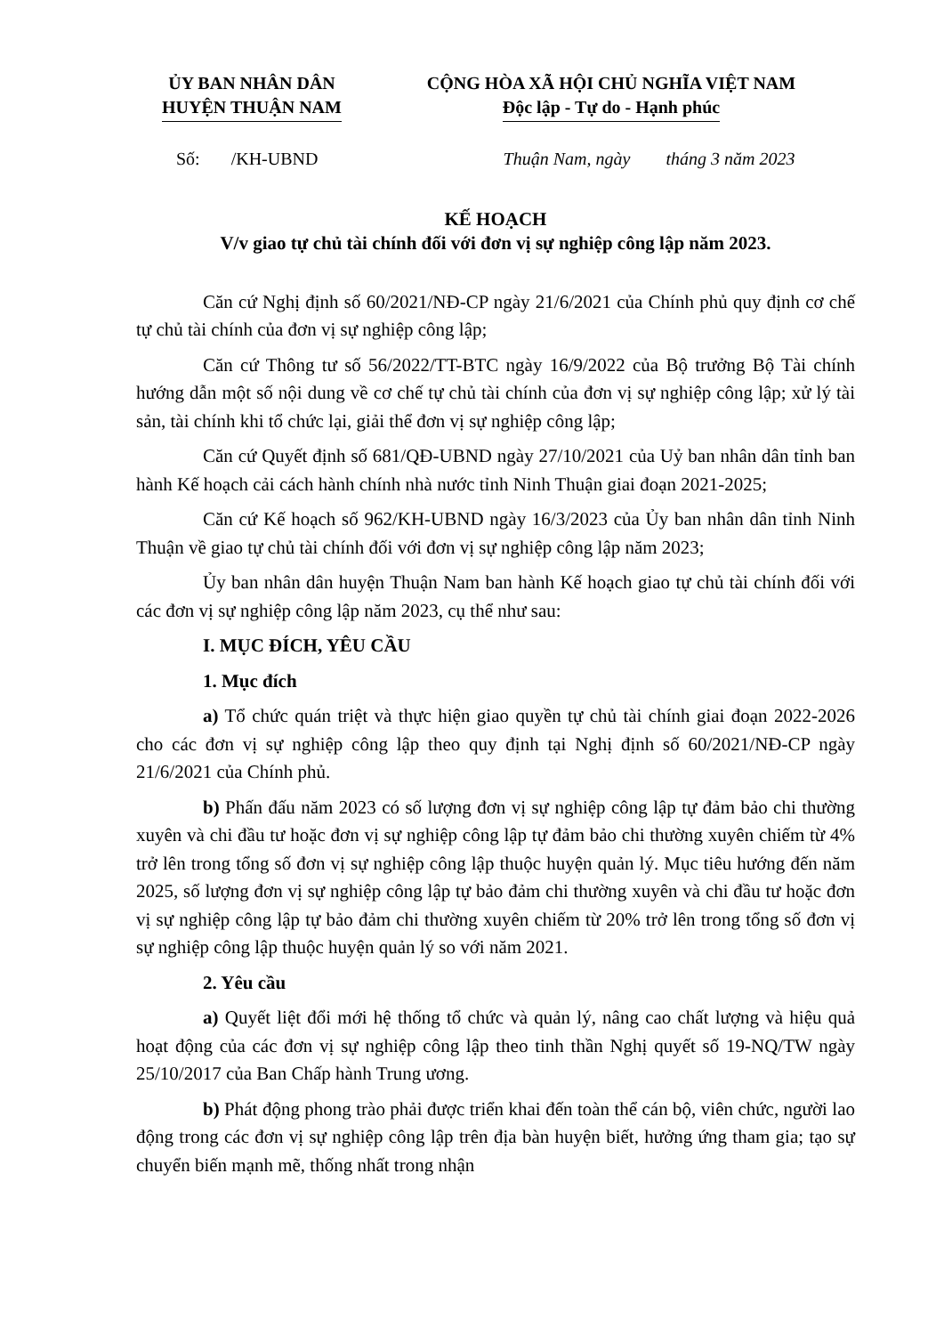ỦY BAN NHÂN DÂN
HUYỆN THUẬN NAM
CỘNG HÒA XÃ HỘI CHỦ NGHĨA VIỆT NAM
Độc lập - Tự do - Hạnh phúc
Số: /KH-UBND Thuận Nam, ngày tháng 3 năm 2023
KẾ HOẠCH
V/v giao tự chủ tài chính đối với đơn vị sự nghiệp công lập năm 2023.
Căn cứ Nghị định số 60/2021/NĐ-CP ngày 21/6/2021 của Chính phủ quy định cơ chế tự chủ tài chính của đơn vị sự nghiệp công lập;
Căn cứ Thông tư số 56/2022/TT-BTC ngày 16/9/2022 của Bộ trưởng Bộ Tài chính hướng dẫn một số nội dung về cơ chế tự chủ tài chính của đơn vị sự nghiệp công lập; xử lý tài sản, tài chính khi tổ chức lại, giải thể đơn vị sự nghiệp công lập;
Căn cứ Quyết định số 681/QĐ-UBND ngày 27/10/2021 của Uỷ ban nhân dân tỉnh ban hành Kế hoạch cải cách hành chính nhà nước tỉnh Ninh Thuận giai đoạn 2021-2025;
Căn cứ Kế hoạch số 962/KH-UBND ngày 16/3/2023 của Ủy ban nhân dân tỉnh Ninh Thuận về giao tự chủ tài chính đối với đơn vị sự nghiệp công lập năm 2023;
Ủy ban nhân dân huyện Thuận Nam ban hành Kế hoạch giao tự chủ tài chính đối với các đơn vị sự nghiệp công lập năm 2023, cụ thể như sau:
I. MỤC ĐÍCH, YÊU CẦU
1. Mục đích
a) Tổ chức quán triệt và thực hiện giao quyền tự chủ tài chính giai đoạn 2022-2026 cho các đơn vị sự nghiệp công lập theo quy định tại Nghị định số 60/2021/NĐ-CP ngày 21/6/2021 của Chính phủ.
b) Phấn đấu năm 2023 có số lượng đơn vị sự nghiệp công lập tự đảm bảo chi thường xuyên và chi đầu tư hoặc đơn vị sự nghiệp công lập tự đảm bảo chi thường xuyên chiếm từ 4% trở lên trong tổng số đơn vị sự nghiệp công lập thuộc huyện quản lý. Mục tiêu hướng đến năm 2025, số lượng đơn vị sự nghiệp công lập tự bảo đảm chi thường xuyên và chi đầu tư hoặc đơn vị sự nghiệp công lập tự bảo đảm chi thường xuyên chiếm từ 20% trở lên trong tổng số đơn vị sự nghiệp công lập thuộc huyện quản lý so với năm 2021.
2. Yêu cầu
a) Quyết liệt đổi mới hệ thống tổ chức và quản lý, nâng cao chất lượng và hiệu quả hoạt động của các đơn vị sự nghiệp công lập theo tinh thần Nghị quyết số 19-NQ/TW ngày 25/10/2017 của Ban Chấp hành Trung ương.
b) Phát động phong trào phải được triển khai đến toàn thể cán bộ, viên chức, người lao động trong các đơn vị sự nghiệp công lập trên địa bàn huyện biết, hưởng ứng tham gia; tạo sự chuyển biến mạnh mẽ, thống nhất trong nhận